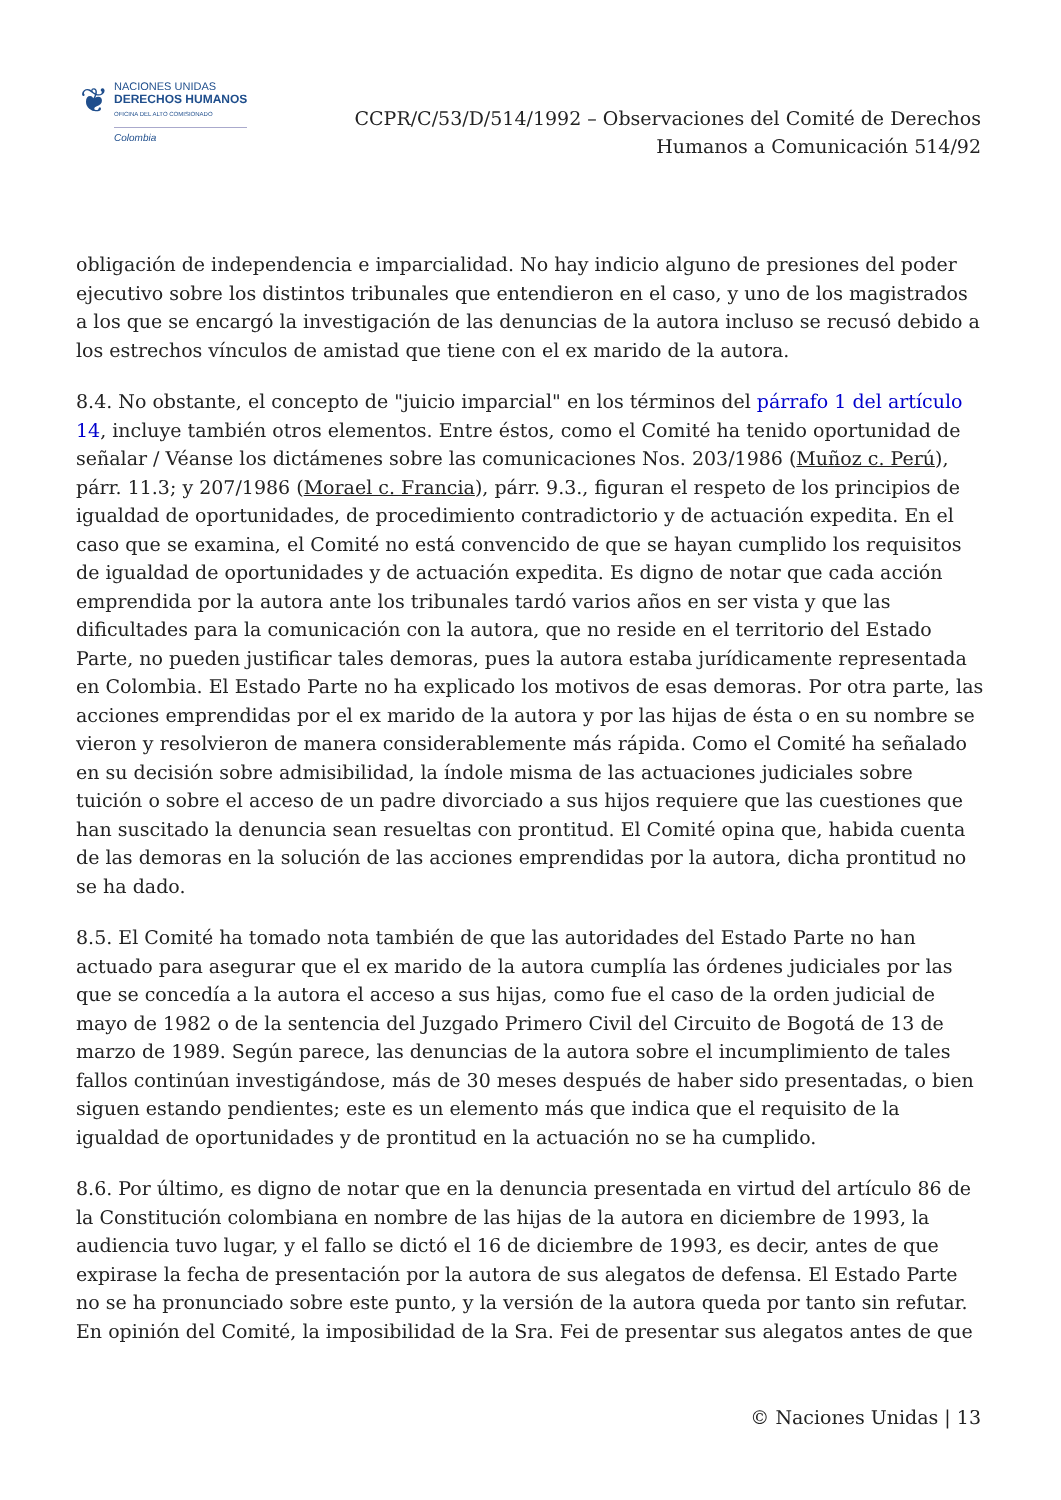❦
NACIONES UNIDAS
DERECHOS HUMANOS
OFICINA DEL ALTO COMISIONADO
Colombia
CCPR/C/53/D/514/1992 – Observaciones del Comité de Derechos
Humanos a Comunicación 514/92
obligación de independencia e imparcialidad. No hay indicio alguno de presiones del poder ejecutivo sobre los distintos tribunales que entendieron en el caso, y uno de los magistrados a los que se encargó la investigación de las denuncias de la autora incluso se recusó debido a los estrechos vínculos de amistad que tiene con el ex marido de la autora.
8.4. No obstante, el concepto de "juicio imparcial" en los términos del párrafo 1 del artículo 14, incluye también otros elementos. Entre éstos, como el Comité ha tenido oportunidad de señalar / Véanse los dictámenes sobre las comunicaciones Nos. 203/1986 (Muñoz c. Perú), párr. 11.3; y 207/1986 (Morael c. Francia), párr. 9.3., figuran el respeto de los principios de igualdad de oportunidades, de procedimiento contradictorio y de actuación expedita. En el caso que se examina, el Comité no está convencido de que se hayan cumplido los requisitos de igualdad de oportunidades y de actuación expedita. Es digno de notar que cada acción emprendida por la autora ante los tribunales tardó varios años en ser vista y que las dificultades para la comunicación con la autora, que no reside en el territorio del Estado Parte, no pueden justificar tales demoras, pues la autora estaba jurídicamente representada en Colombia. El Estado Parte no ha explicado los motivos de esas demoras. Por otra parte, las acciones emprendidas por el ex marido de la autora y por las hijas de ésta o en su nombre se vieron y resolvieron de manera considerablemente más rápida. Como el Comité ha señalado en su decisión sobre admisibilidad, la índole misma de las actuaciones judiciales sobre tuición o sobre el acceso de un padre divorciado a sus hijos requiere que las cuestiones que han suscitado la denuncia sean resueltas con prontitud. El Comité opina que, habida cuenta de las demoras en la solución de las acciones emprendidas por la autora, dicha prontitud no se ha dado.
8.5. El Comité ha tomado nota también de que las autoridades del Estado Parte no han actuado para asegurar que el ex marido de la autora cumplía las órdenes judiciales por las que se concedía a la autora el acceso a sus hijas, como fue el caso de la orden judicial de mayo de 1982 o de la sentencia del Juzgado Primero Civil del Circuito de Bogotá de 13 de marzo de 1989. Según parece, las denuncias de la autora sobre el incumplimiento de tales fallos continúan investigándose, más de 30 meses después de haber sido presentadas, o bien siguen estando pendientes; este es un elemento más que indica que el requisito de la igualdad de oportunidades y de prontitud en la actuación no se ha cumplido.
8.6. Por último, es digno de notar que en la denuncia presentada en virtud del artículo 86 de la Constitución colombiana en nombre de las hijas de la autora en diciembre de 1993, la audiencia tuvo lugar, y el fallo se dictó el 16 de diciembre de 1993, es decir, antes de que expirase la fecha de presentación por la autora de sus alegatos de defensa. El Estado Parte no se ha pronunciado sobre este punto, y la versión de la autora queda por tanto sin refutar. En opinión del Comité, la imposibilidad de la Sra. Fei de presentar sus alegatos antes de que
© Naciones Unidas | 13